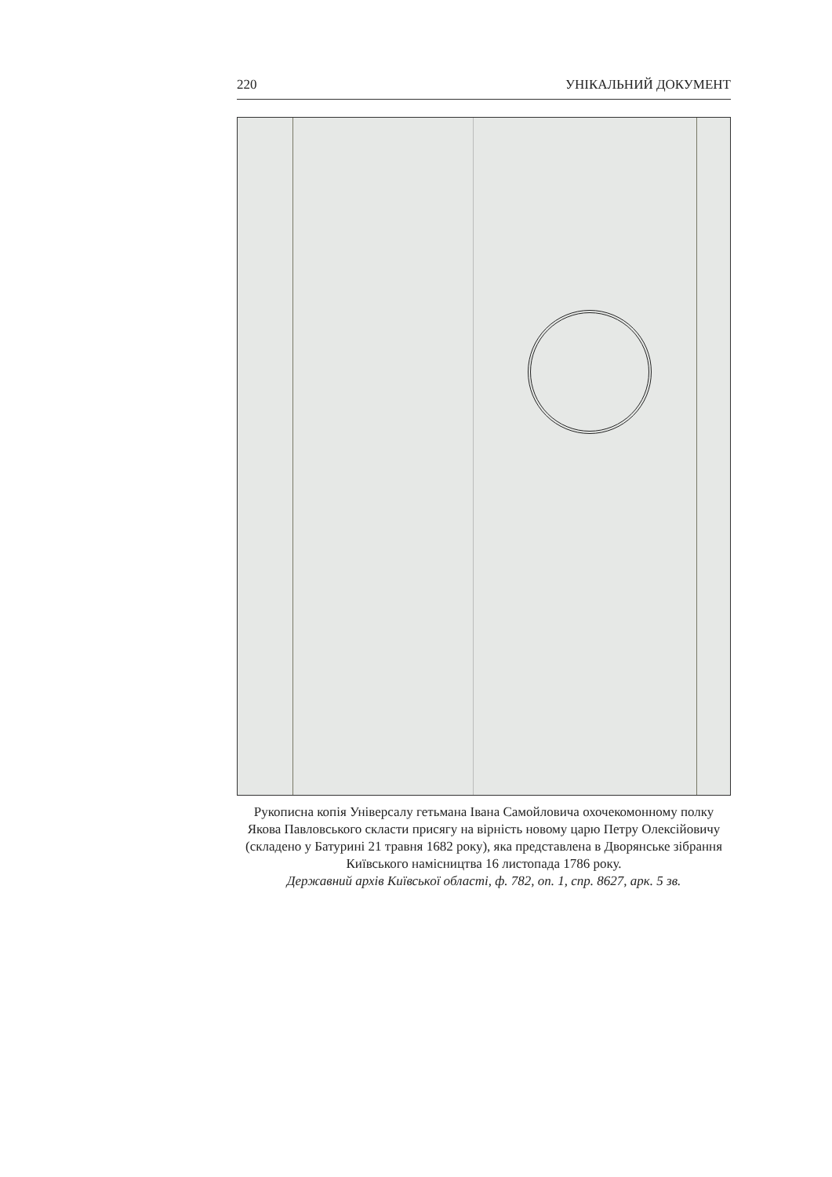220 УНІКАЛЬНИЙ ДОКУМЕНТ
Рукописна копія Універсалу гетьмана Івана Самойловича охочекомонному полку Якова Павловського скласти присягу на вірність новому царю Петру Олексійовичу (складено у Батурині 21 травня 1682 року), яка представлена в Дворянське зібрання Київського намісництва 16 листопада 1786 року.
Державний архів Київської області, ф. 782, оп. 1, спр. 8627, арк. 5 зв.